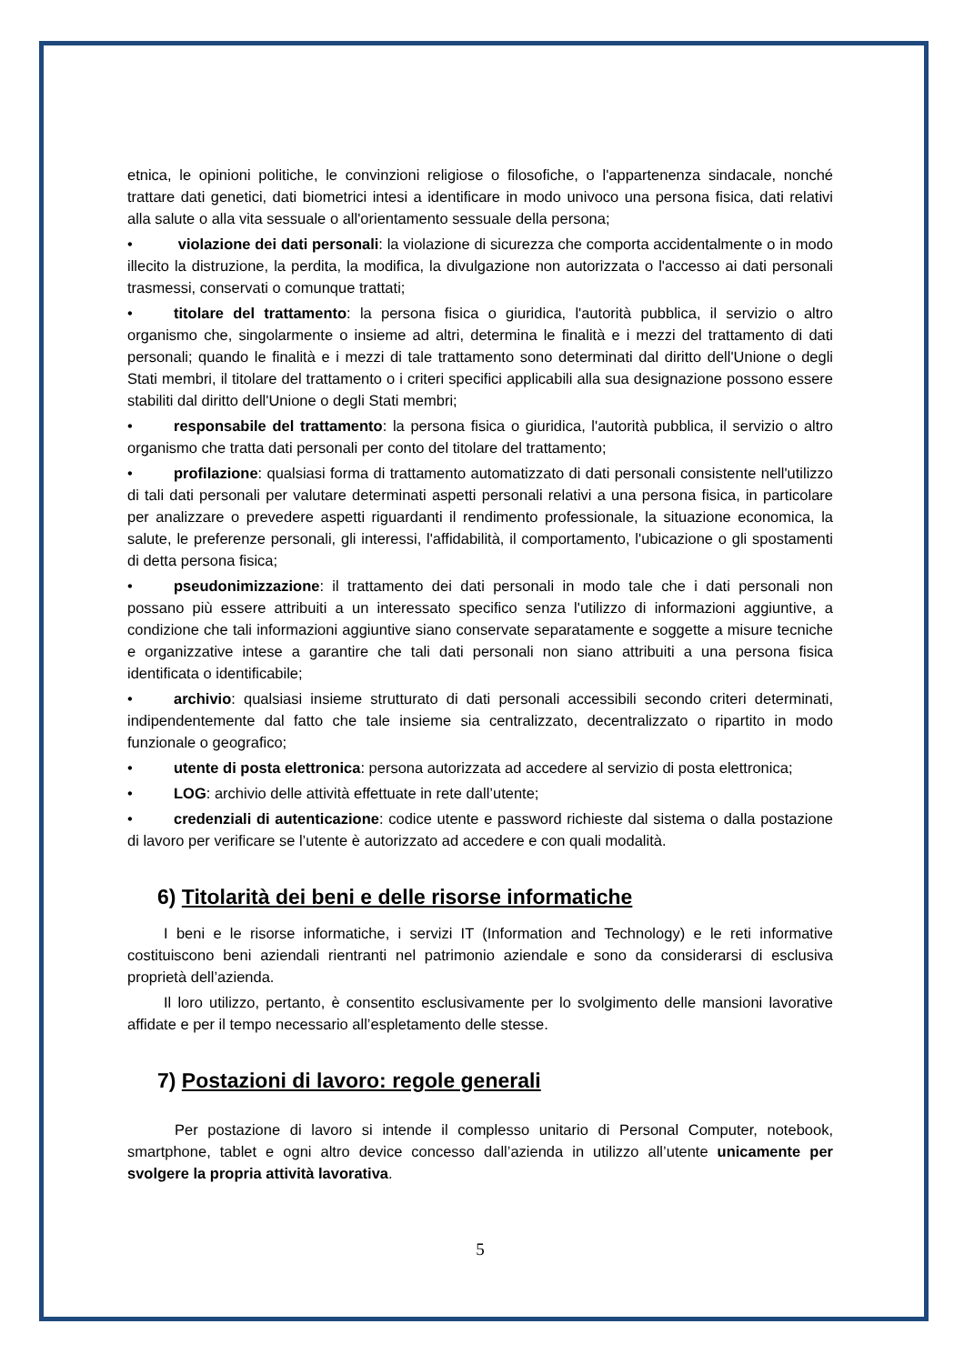etnica, le opinioni politiche, le convinzioni religiose o filosofiche, o l'appartenenza sindacale, nonché trattare dati genetici, dati biometrici intesi a identificare in modo univoco una persona fisica, dati relativi alla salute o alla vita sessuale o all'orientamento sessuale della persona;
• violazione dei dati personali: la violazione di sicurezza che comporta accidentalmente o in modo illecito la distruzione, la perdita, la modifica, la divulgazione non autorizzata o l'accesso ai dati personali trasmessi, conservati o comunque trattati;
• titolare del trattamento: la persona fisica o giuridica, l'autorità pubblica, il servizio o altro organismo che, singolarmente o insieme ad altri, determina le finalità e i mezzi del trattamento di dati personali; quando le finalità e i mezzi di tale trattamento sono determinati dal diritto dell'Unione o degli Stati membri, il titolare del trattamento o i criteri specifici applicabili alla sua designazione possono essere stabiliti dal diritto dell'Unione o degli Stati membri;
• responsabile del trattamento: la persona fisica o giuridica, l'autorità pubblica, il servizio o altro organismo che tratta dati personali per conto del titolare del trattamento;
• profilazione: qualsiasi forma di trattamento automatizzato di dati personali consistente nell'utilizzo di tali dati personali per valutare determinati aspetti personali relativi a una persona fisica, in particolare per analizzare o prevedere aspetti riguardanti il rendimento professionale, la situazione economica, la salute, le preferenze personali, gli interessi, l'affidabilità, il comportamento, l'ubicazione o gli spostamenti di detta persona fisica;
• pseudonimizzazione: il trattamento dei dati personali in modo tale che i dati personali non possano più essere attribuiti a un interessato specifico senza l'utilizzo di informazioni aggiuntive, a condizione che tali informazioni aggiuntive siano conservate separatamente e soggette a misure tecniche e organizzative intese a garantire che tali dati personali non siano attribuiti a una persona fisica identificata o identificabile;
• archivio: qualsiasi insieme strutturato di dati personali accessibili secondo criteri determinati, indipendentemente dal fatto che tale insieme sia centralizzato, decentralizzato o ripartito in modo funzionale o geografico;
• utente di posta elettronica: persona autorizzata ad accedere al servizio di posta elettronica;
• LOG: archivio delle attività effettuate in rete dall’utente;
• credenziali di autenticazione: codice utente e password richieste dal sistema o dalla postazione di lavoro per verificare se l’utente è autorizzato ad accedere e con quali modalità.
6) Titolarità dei beni e delle risorse informatiche
I beni e le risorse informatiche, i servizi IT (Information and Technology) e le reti informative costituiscono beni aziendali rientranti nel patrimonio aziendale e sono da considerarsi di esclusiva proprietà dell’azienda.
Il loro utilizzo, pertanto, è consentito esclusivamente per lo svolgimento delle mansioni lavorative affidate e per il tempo necessario all’espletamento delle stesse.
7) Postazioni di lavoro: regole generali
Per postazione di lavoro si intende il complesso unitario di Personal Computer, notebook, smartphone, tablet e ogni altro device concesso dall’azienda in utilizzo all’utente unicamente per svolgere la propria attività lavorativa.
5